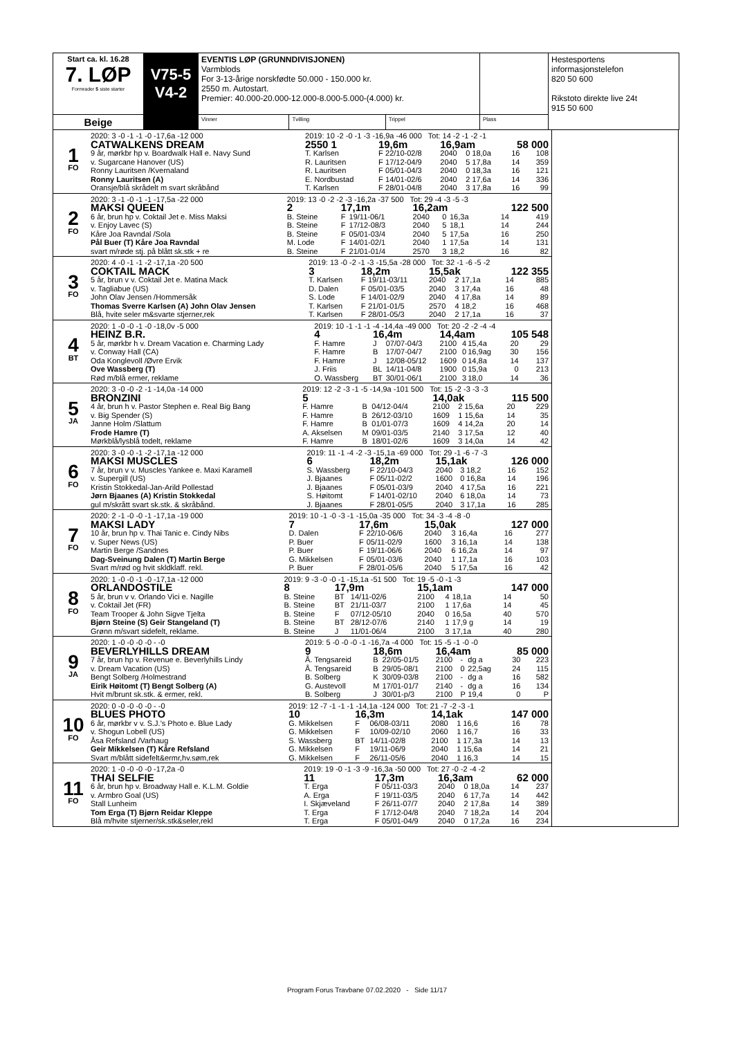| Start ca. kl. 16.28 7. LØP Formrader 5 siste starter | V75-5 V4-2 | EVENTIS LØP (GRUNNDIVISJONEN) Varmblods For 3-13-årige norskfødte 50.000 - 150.000 kr. 2550 m. Autostart. Premier: 40.000-20.000-12.000-8.000-5.000-(4.000) kr. | | | | Hestesportens informasjonstelefon 820 50 600 Rikstoto direkte live 24t 915 50 600 |
| Beige | | Vinner | Tvilling | Trippel | Plass | |
| 1 FO | 2020: 3 -0 -1 -1 -0 -17,6a -12 000 | 2019: 10 -2 -0 -1 -3 -16,9a -46 000 Tot: 14 -2 -1 -2 -1 | | | | | | | |
| | CATWALKENS DREAM | 2550 1 | 19,6m | | 16,9am | | | 58 000 | |
| | 9 år, mørkbr hp v. Boardwalk Hall e. Navy Sund | T. Karlsen | F | 22/10-02/8 | 2040 | 0 | 18,0a | 16 | 108 |
| | v. Sugarcane Hanover (US) | R. Lauritsen | F | 17/12-04/9 | 2040 | 5 | 17,8a | 14 | 359 |
| | Ronny Lauritsen /Kvernaland | R. Lauritsen | F | 05/01-04/3 | 2040 | 0 | 18,3a | 16 | 121 |
| | Ronny Lauritsen (A) | E. Nordbustad | F | 14/01-02/6 | 2040 | 2 | 17,6a | 14 | 336 |
| | Oransje/blå skrådelt m svart skråbånd | T. Karlsen | F | 28/01-04/8 | 2040 | 3 | 17,8a | 16 | 99 |
| 2 FO | 2020: 3 -1 -0 -1 -1 -17,5a -22 000 | 2019: 13 -0 -2 -2 -3 -16,2a -37 500 Tot: 29 -4 -3 -5 -3 | | | | | | | |
| | MAKSI QUEEN | 2 | 17,1m | | 16,2am | | | 122 500 | |
| | 6 år, brun hp v. Coktail Jet e. Miss Maksi | B. Steine | F | 19/11-06/1 | 2040 | 0 | 16,3a | 14 | 419 |
| | v. Enjoy Lavec (S) | B. Steine | F | 17/12-08/3 | 2040 | 5 | 18,1 | 14 | 244 |
| | Kåre Joa Ravndal /Sola | B. Steine | F | 05/01-03/4 | 2040 | 5 | 17,5a | 16 | 250 |
| | Pål Buer (T) Kåre Joa Ravndal | M. Lode | F | 14/01-02/1 | 2040 | 1 | 17,5a | 14 | 131 |
| | svart m/røde stj. på blått sk.stk + re | B. Steine | F | 21/01-01/4 | 2570 | 3 | 18,2 | 16 | 82 |
| 3 FO | 2020: 4 -0 -1 -1 -2 -17,1a -20 500 | 2019: 13 -0 -2 -1 -3 -15,5a -28 000 Tot: 32 -1 -6 -5 -2 | | | | | | | |
| | COKTAIL MACK | 3 | 18,2m | | 15,5ak | | | 122 355 | |
| | 5 år, brun v v. Coktail Jet e. Matina Mack | T. Karlsen | F | 19/11-03/11 | 2040 | 2 | 17,1a | 14 | 885 |
| | v. Tagliabue (US) | D. Dalen | F | 05/01-03/5 | 2040 | 3 | 17,4a | 16 | 48 |
| | John Olav Jensen /Hommersåk | S. Lode | F | 14/01-02/9 | 2040 | 4 | 17,8a | 14 | 89 |
| | Thomas Sverre Karlsen (A) John Olav Jensen | T. Karlsen | F | 21/01-01/5 | 2570 | 4 | 18,2 | 16 | 468 |
| | Blå, hvite seler m&svarte stjerner,rek | T. Karlsen | F | 28/01-05/3 | 2040 | 2 | 17,1a | 16 | 37 |
| 4 BT | 2020: 1 -0 -0 -1 -0 -18,0v -5 000 | 2019: 10 -1 -1 -1 -4 -14,4a -49 000 Tot: 20 -2 -2 -4 -4 | | | | | | | |
| | HEINZ B.R. | 4 | 16,4m | | 14,4am | | | 105 548 | |
| | 5 år, mørkbr h v. Dream Vacation e. Charming Lady | F. Hamre | J | 07/07-04/3 | 2100 | 4 | 15,4a | 20 | 29 |
| | v. Conway Hall (CA) | F. Hamre | B | 17/07-04/7 | 2100 | 0 | 16,9ag | 30 | 156 |
| | Oda Konglevoll /Øvre Ervik | F. Hamre | J | 12/08-05/12 | 1609 | 0 | 14,8a | 14 | 137 |
| | Ove Wassberg (T) | J. Friis | BL | 14/11-04/8 | 1900 | 0 | 15,9a | 0 | 213 |
| | Rød m/blå ermer, reklame | O. Wassberg | BT | 30/01-06/1 | 2100 | 3 | 18,0 | 14 | 36 |
| 5 JA | 2020: 3 -0 -0 -2 -1 -14,0a -14 000 | 2019: 12 -2 -3 -1 -5 -14,9a -101 500 Tot: 15 -2 -3 -3 -3 | | | | | | | |
| | BRONZINI | 5 | | | 14,0ak | | | 115 500 | |
| | 4 år, brun h v. Pastor Stephen e. Real Big Bang | F. Hamre | B | 04/12-04/4 | 2100 | 2 | 15,6a | 20 | 229 |
| | v. Big Spender (S) | F. Hamre | B | 26/12-03/10 | 1609 | 1 | 15,6a | 14 | 35 |
| | Janne Holm /Slattum | F. Hamre | B | 01/01-07/3 | 1609 | 4 | 14,2a | 20 | 14 |
| | Frode Hamre (T) | A. Akselsen | M | 09/01-03/5 | 2140 | 3 | 17,5a | 12 | 40 |
| | Mørkblå/lysblå todelt, reklame | F. Hamre | B | 18/01-02/6 | 1609 | 3 | 14,0a | 14 | 42 |
| 6 FO | 2020: 3 -0 -0 -1 -2 -17,1a -12 000 | 2019: 11 -1 -4 -2 -3 -15,1a -69 000 Tot: 29 -1 -6 -7 -3 | | | | | | | |
| | MAKSI MUSCLES | 6 | 18,2m | | 15,1ak | | | 126 000 | |
| | 7 år, brun v v. Muscles Yankee e. Maxi Karamell | S. Wassberg | F | 22/10-04/3 | 2040 | 3 | 18,2 | 16 | 152 |
| | v. Supergill (US) | J. Bjaanes | F | 05/11-02/2 | 1600 | 0 | 16,8a | 14 | 196 |
| | Kristin Stokkedal-Jan-Arild Pollestad | J. Bjaanes | F | 05/01-03/9 | 2040 | 4 | 17,5a | 16 | 221 |
| | Jørn Bjaanes (A) Kristin Stokkedal | S. Høitomt | F | 14/01-02/10 | 2040 | 6 | 18,0a | 14 | 73 |
| | gul m/skrått svart sk.stk. & skråbånd. | J. Bjaanes | F | 28/01-05/5 | 2040 | 3 | 17,1a | 16 | 285 |
| 7 FO | 2020: 2 -1 -0 -0 -1 -17,1a -19 000 | 2019: 10 -1 -0 -3 -1 -15,0a -35 000 Tot: 34 -3 -4 -8 -0 | | | | | | | |
| | MAKSI LADY | 7 | 17,6m | | 15,0ak | | | 127 000 | |
| | 10 år, brun hp v. Thai Tanic e. Cindy Nibs | D. Dalen | F | 22/10-06/6 | 2040 | 3 | 16,4a | 16 | 277 |
| | v. Super News (US) | P. Buer | F | 05/11-02/9 | 1600 | 3 | 16,1a | 14 | 138 |
| | Martin Berge /Sandnes | P. Buer | F | 19/11-06/6 | 2040 | 6 | 16,2a | 14 | 97 |
| | Dag-Sveinung Dalen (T) Martin Berge | G. Mikkelsen | F | 05/01-03/6 | 2040 | 1 | 17,1a | 16 | 103 |
| | Svart m/rød og hvit skldklaff. rekl. | P. Buer | F | 28/01-05/6 | 2040 | 5 | 17,5a | 16 | 42 |
| 8 FO | 2020: 1 -0 -0 -1 -0 -17,1a -12 000 | 2019: 9 -3 -0 -0 -1 -15,1a -51 500 Tot: 19 -5 -0 -1 -3 | | | | | | | |
| | ORLANDOSTILE | 8 | 17,9m | | 15,1am | | | 147 000 | |
| | 5 år, brun v v. Orlando Vici e. Nagille | B. Steine | BT | 14/11-02/6 | 2100 | 4 | 18,1a | 14 | 50 |
| | v. Coktail Jet (FR) | B. Steine | BT | 21/11-03/7 | 2100 | 1 | 17,6a | 14 | 45 |
| | Team Trooper & John Sigve Tjelta | B. Steine | F | 07/12-05/10 | 2040 | 0 | 16,5a | 40 | 570 |
| | Bjørn Steine (S) Geir Stangeland (T) | B. Steine | BT | 28/12-07/6 | 2140 | 1 | 17,9 g | 14 | 19 |
| | Grønn m/svart sidefelt, reklame. | B. Steine | J | 11/01-06/4 | 2100 | 3 | 17,1a | 40 | 280 |
| 9 JA | 2020: 1 -0 -0 -0 -0 - -0 | 2019: 5 -0 -0 -0 -1 -16,7a -4 000 Tot: 15 -5 -1 -0 -0 | | | | | | | |
| | BEVERLYHILLS DREAM | 9 | 18,6m | | 16,4am | | | 85 000 | |
| | 7 år, brun hp v. Revenue e. Beverlyhills Lindy | Å. Tengsareid | B | 22/05-01/5 | 2100 | - | dg a | 30 | 223 |
| | v. Dream Vacation (US) | Å. Tengsareid | B | 29/05-08/1 | 2100 | 0 | 22,5ag | 24 | 115 |
| | Bengt Solberg /Holmestrand | B. Solberg | K | 30/09-03/8 | 2100 | - | dg a | 16 | 582 |
| | Eirik Høitomt (T) Bengt Solberg (A) | G. Austevoll | M | 17/01-01/7 | 2140 | - | dg a | 16 | 134 |
| | Hvit m/brunt sk.stk. & ermer, rekl. | B. Solberg | J | 30/01-p/3 | 2100 | P | 19,4 | 0 | P |
| 10 FO | 2020: 0 -0 -0 -0 -0 - -0 | 2019: 12 -7 -1 -1 -1 -14,1a -124 000 Tot: 21 -7 -2 -3 -1 | | | | | | | |
| | BLUES PHOTO | 10 | 16,3m | | 14,1ak | | | 147 000 | |
| | 6 år, mørkbr v v. S.J.'s Photo e. Blue Lady | G. Mikkelsen | F | 06/08-03/11 | 2080 | 1 | 16,6 | 16 | 78 |
| | v. Shogun Lobell (US) | G. Mikkelsen | F | 10/09-02/10 | 2060 | 1 | 16,7 | 16 | 33 |
| | Åsa Refsland /Varhaug | S. Wassberg | BT | 14/11-02/8 | 2100 | 1 | 17,3a | 14 | 13 |
| | Geir Mikkelsen (T) Kåre Refsland | G. Mikkelsen | F | 19/11-06/9 | 2040 | 1 | 15,6a | 14 | 21 |
| | Svart m/blått sidefelt&ermr,hv.søm,rek | G. Mikkelsen | F | 26/11-05/6 | 2040 | 1 | 16,3 | 14 | 15 |
| 11 FO | 2020: 1 -0 -0 -0 -0 -17,2a -0 | 2019: 19 -0 -1 -3 -9 -16,3a -50 000 Tot: 27 -0 -2 -4 -2 | | | | | | | |
| | THAI SELFIE | 11 | 17,3m | | 16,3am | | | 62 000 | |
| | 6 år, brun hp v. Broadway Hall e. K.L.M. Goldie | T. Erga | F | 05/11-03/3 | 2040 | 0 | 18,0a | 14 | 237 |
| | v. Armbro Goal (US) | A. Erga | F | 19/11-03/5 | 2040 | 6 | 17,7a | 14 | 442 |
| | Stall Lunheim | I. Skjæveland | F | 26/11-07/7 | 2040 | 2 | 17,8a | 14 | 389 |
| | Tom Erga (T) Bjørn Reidar Kleppe | T. Erga | F | 17/12-04/8 | 2040 | 7 | 18,2a | 14 | 204 |
| | Blå m/hvite stjerner/sk.stk&seler,rekl | T. Erga | F | 05/01-04/9 | 2040 | 0 | 17,2a | 16 | 234 |
Program Forus Travbane 07.02.2020 - Side 11/17